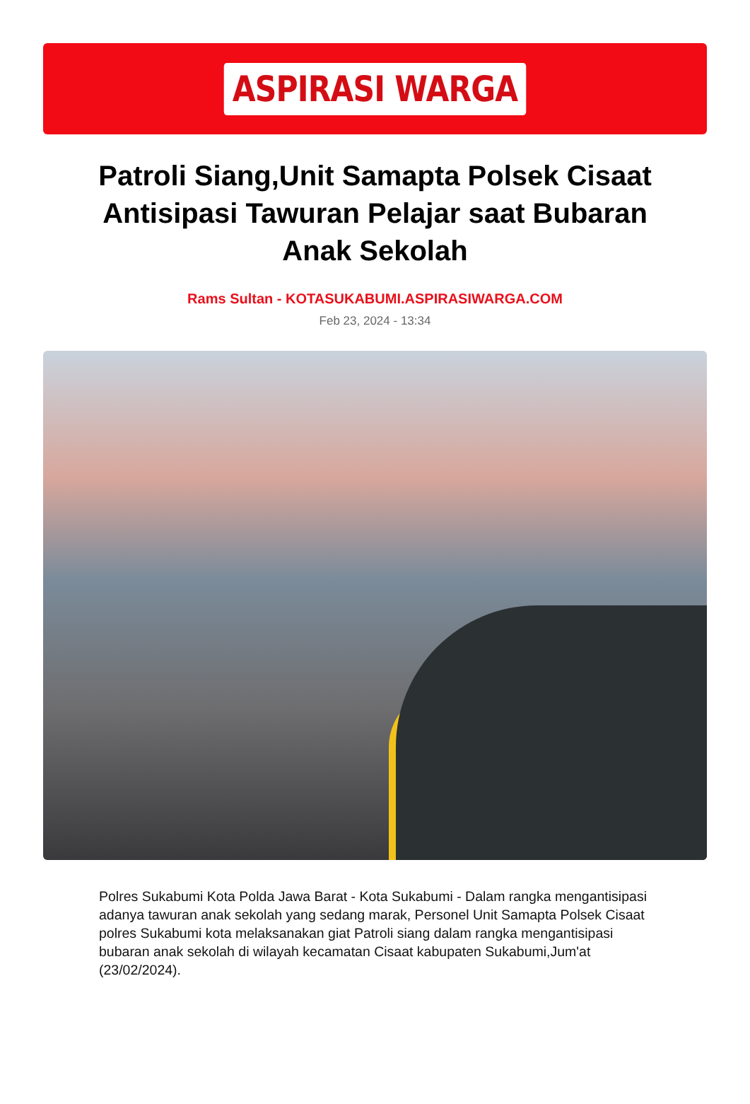ASPIRASI WARGA
Patroli Siang,Unit Samapta Polsek Cisaat Antisipasi Tawuran Pelajar saat Bubaran Anak Sekolah
Rams Sultan - KOTASUKABUMI.ASPIRASIWARGA.COM
Feb 23, 2024 - 13:34
Polres Sukabumi Kota Polda Jawa Barat - Kota Sukabumi - Dalam rangka mengantisipasi adanya tawuran anak sekolah yang sedang marak, Personel Unit Samapta Polsek Cisaat polres Sukabumi kota melaksanakan giat Patroli siang dalam rangka mengantisipasi bubaran anak sekolah di wilayah kecamatan Cisaat kabupaten Sukabumi,Jum'at (23/02/2024).